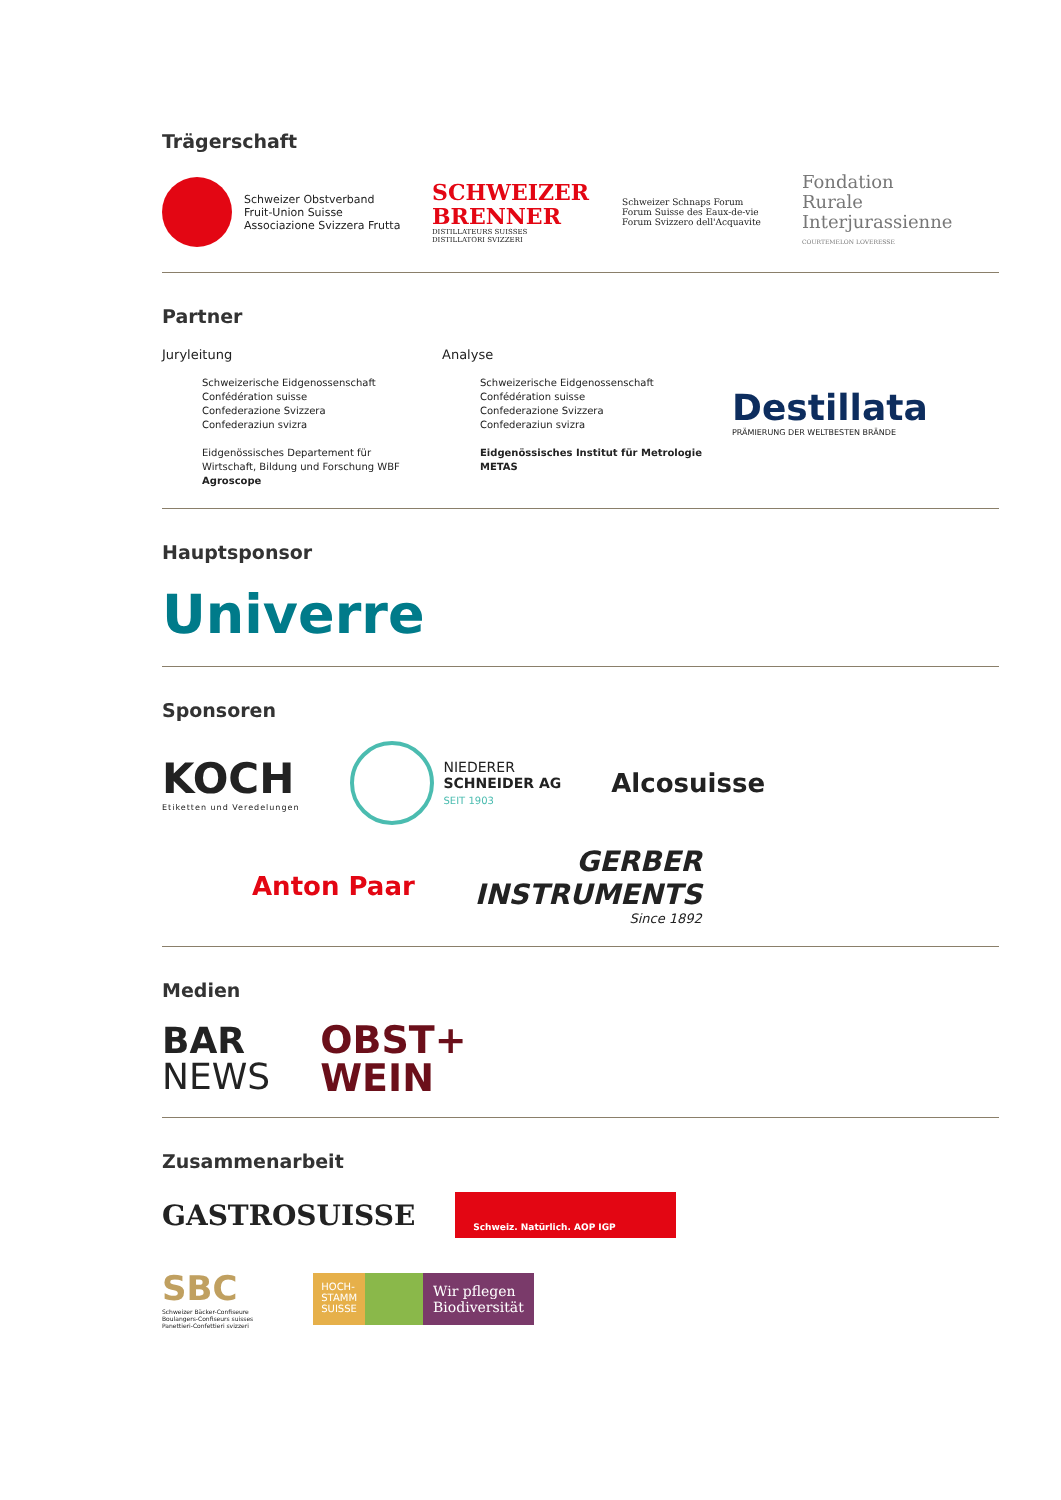Trägerschaft
Schweizer Obstverband
Fruit-Union Suisse
Associazione Svizzera Frutta
SCHWEIZER
BRENNER
DISTILLATEURS SUISSES
DISTILLATORI SVIZZERI
Schweizer Schnaps Forum
Forum Suisse des Eaux-de-vie
Forum Svizzero dell'Acquavite
Fondation
Rurale
Interjurassienne
COURTEMELON LOVERESSE
Partner
Juryleitung
Schweizerische Eidgenossenschaft
Confédération suisse
Confederazione Svizzera
Confederaziun svizra
Eidgenössisches Departement für Wirtschaft, Bildung und Forschung WBF
Agroscope
Analyse
Schweizerische Eidgenossenschaft
Confédération suisse
Confederazione Svizzera
Confederaziun svizra
Eidgenössisches Institut für Metrologie METAS
Destillata
PRÄMIERUNG DER WELTBESTEN BRÄNDE
Hauptsponsor
Univerre
Sponsoren
KOCH
Etiketten und Veredelungen
NIEDERER
SCHNEIDER AG
SEIT 1903
Alcosuisse
Anton Paar
GERBER
INSTRUMENTS
Since 1892
Medien
BAR
NEWS
OBST+
WEIN
Zusammenarbeit
GASTROSUISSE
Schweiz. Natürlich. AOP IGP
SBC
Schweizer Bäcker-Confiseure
Boulangers-Confiseurs suisses
Panettieri-Confettieri svizzeri
HOCH-
STAMM
SUISSE
Wir pflegen
Biodiversität